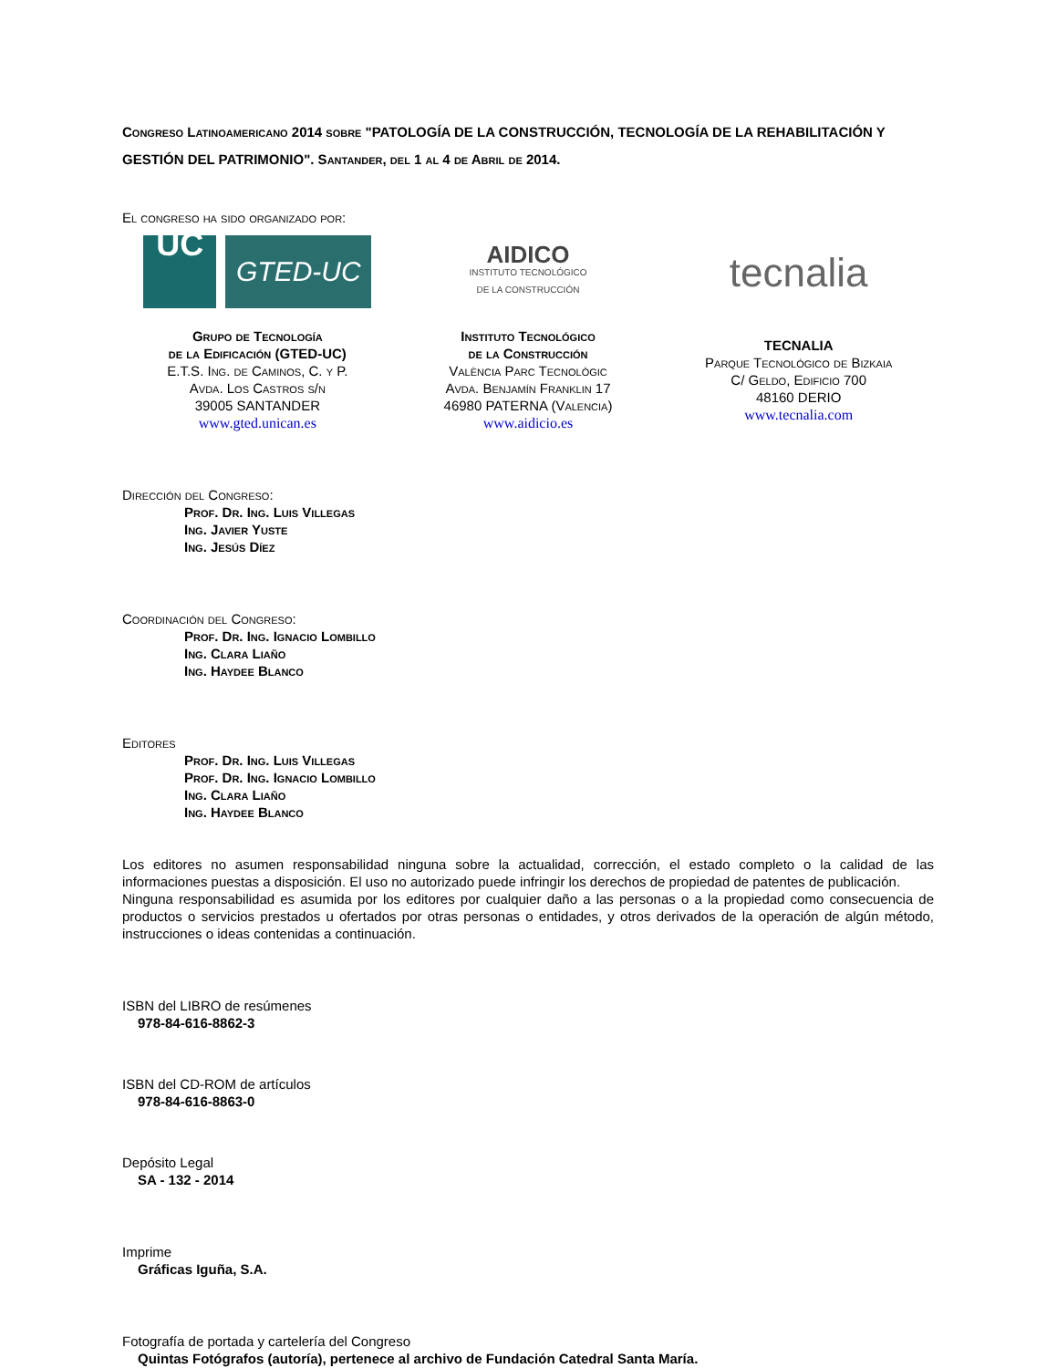Congreso Latinoamericano 2014 sobre "PATOLOGÍA DE LA CONSTRUCCIÓN, TECNOLOGÍA DE LA REHABILITACIÓN Y GESTIÓN DEL PATRIMONIO". Santander, del 1 al 4 de Abril de 2014.
El congreso ha sido organizado por:
UC
GTED-UC
Grupo de Tecnología
de la Edificación (GTED-UC)
E.T.S. Ing. de Caminos, C. y P.
Avda. Los Castros s/n
39005 SANTANDER
www.gted.unican.es
AIDICO
INSTITUTO TECNOLÓGICO
DE LA CONSTRUCCIÓN
Instituto Tecnológico
de la Construcción
València Parc Tecnològic
Avda. Benjamín Franklin 17
46980 PATERNA (Valencia)
www.aidicio.es
tecnalia
TECNALIA
Parque Tecnológico de Bizkaia
C/ Geldo, Edificio 700
48160 DERIO
www.tecnalia.com
Dirección del Congreso:
Prof. Dr. Ing. Luis Villegas
Ing. Javier Yuste
Ing. Jesús Díez
Coordinación del Congreso:
Prof. Dr. Ing. Ignacio Lombillo
Ing. Clara Liaño
Ing. Haydee Blanco
Editores
Prof. Dr. Ing. Luis Villegas
Prof. Dr. Ing. Ignacio Lombillo
Ing. Clara Liaño
Ing. Haydee Blanco
Los editores no asumen responsabilidad ninguna sobre la actualidad, corrección, el estado completo o la calidad de las informaciones puestas a disposición. El uso no autorizado puede infringir los derechos de propiedad de patentes de publicación.
Ninguna responsabilidad es asumida por los editores por cualquier daño a las personas o a la propiedad como consecuencia de productos o servicios prestados u ofertados por otras personas o entidades, y otros derivados de la operación de algún método, instrucciones o ideas contenidas a continuación.
ISBN del LIBRO de resúmenes
978-84-616-8862-3
ISBN del CD-ROM de artículos
978-84-616-8863-0
Depósito Legal
SA - 132 - 2014
Imprime
Gráficas Iguña, S.A.
Fotografía de portada y cartelería del Congreso
Quintas Fotógrafos (autoría), pertenece al archivo de Fundación Catedral Santa María.